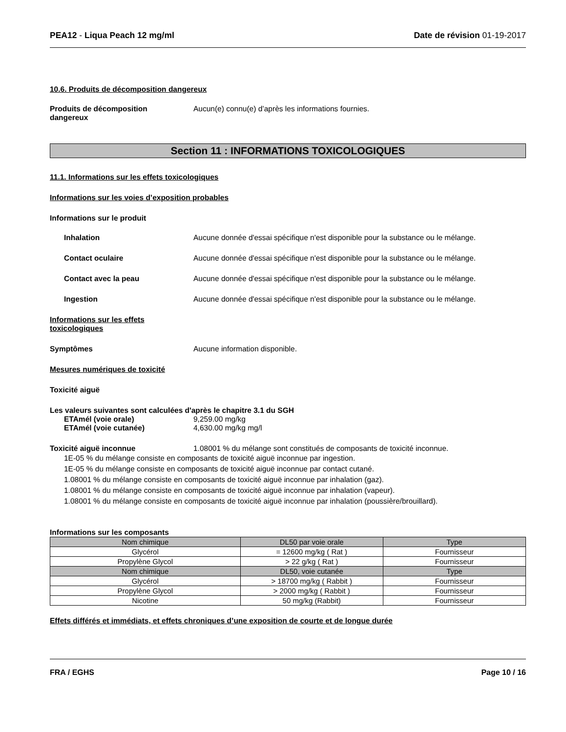PEA12 - Liqua Peach 12 mg/ml Date de révision 01-19-2017
10.6. Produits de décomposition dangereux
Produits de décomposition dangereux
Aucun(e) connu(e) d’après les informations fournies.
Section 11 : INFORMATIONS TOXICOLOGIQUES
11.1. Informations sur les effets toxicologiques
Informations sur les voies d’exposition probables
Informations sur le produit
Inhalation Aucune donnée d'essai spécifique n'est disponible pour la substance ou le mélange.
Contact oculaire Aucune donnée d'essai spécifique n'est disponible pour la substance ou le mélange.
Contact avec la peau Aucune donnée d'essai spécifique n'est disponible pour la substance ou le mélange.
Ingestion Aucune donnée d'essai spécifique n'est disponible pour la substance ou le mélange.
Informations sur les effets toxicologiques
Symptômes Aucune information disponible.
Mesures numériques de toxicité
Toxicité aiguë
Les valeurs suivantes sont calculées d'après le chapitre 3.1 du SGH
ETAmél (voie orale) 9,259.00 mg/kg
ETAmél (voie cutanée) 4,630.00 mg/kg mg/l
Toxicité aiguë inconnue 1.08001 % du mélange sont constitués de composants de toxicité inconnue.
1E-05 % du mélange consiste en composants de toxicité aiguë inconnue par ingestion.
1E-05 % du mélange consiste en composants de toxicité aiguë inconnue par contact cutané.
1.08001 % du mélange consiste en composants de toxicité aiguë inconnue par inhalation (gaz).
1.08001 % du mélange consiste en composants de toxicité aiguë inconnue par inhalation (vapeur).
1.08001 % du mélange consiste en composants de toxicité aiguë inconnue par inhalation (poussière/brouillard).
Informations sur les composants
| Nom chimique | DL50 par voie orale | Type |
| --- | --- | --- |
| Glycérol | = 12600 mg/kg ( Rat ) | Fournisseur |
| Propylène Glycol | > 22 g/kg ( Rat ) | Fournisseur |
| Nom chimique | DL50, voie cutanée | Type |
| Glycérol | > 18700 mg/kg ( Rabbit ) | Fournisseur |
| Propylène Glycol | > 2000 mg/kg ( Rabbit ) | Fournisseur |
| Nicotine | 50 mg/kg (Rabbit) | Fournisseur |
Effets différés et immédiats, et effets chroniques d’une exposition de courte et de longue durée
FRA / EGHS Page 10 / 16